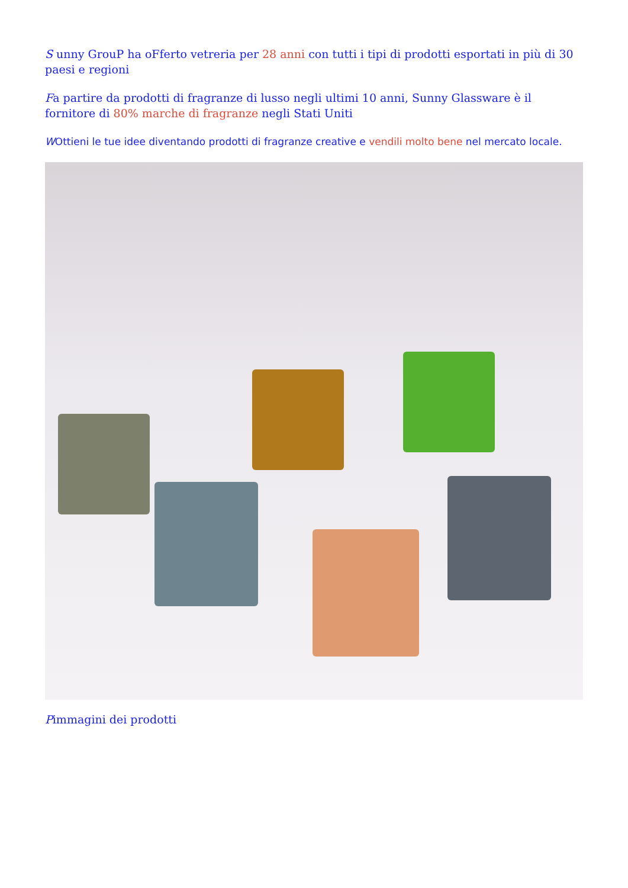S unny GrouP ha oFferto vetreria per 28 anni con tutti i tipi di prodotti esportati in più di 30 paesi e regioni
Fa partire da prodotti di fragranze di lusso negli ultimi 10 anni, Sunny Glassware è il fornitore di 80% marche di fragranze negli Stati Uniti
WOttieni le tue idee diventando prodotti di fragranze creative e vendili molto bene nel mercato locale.
Pimmagini dei prodotti